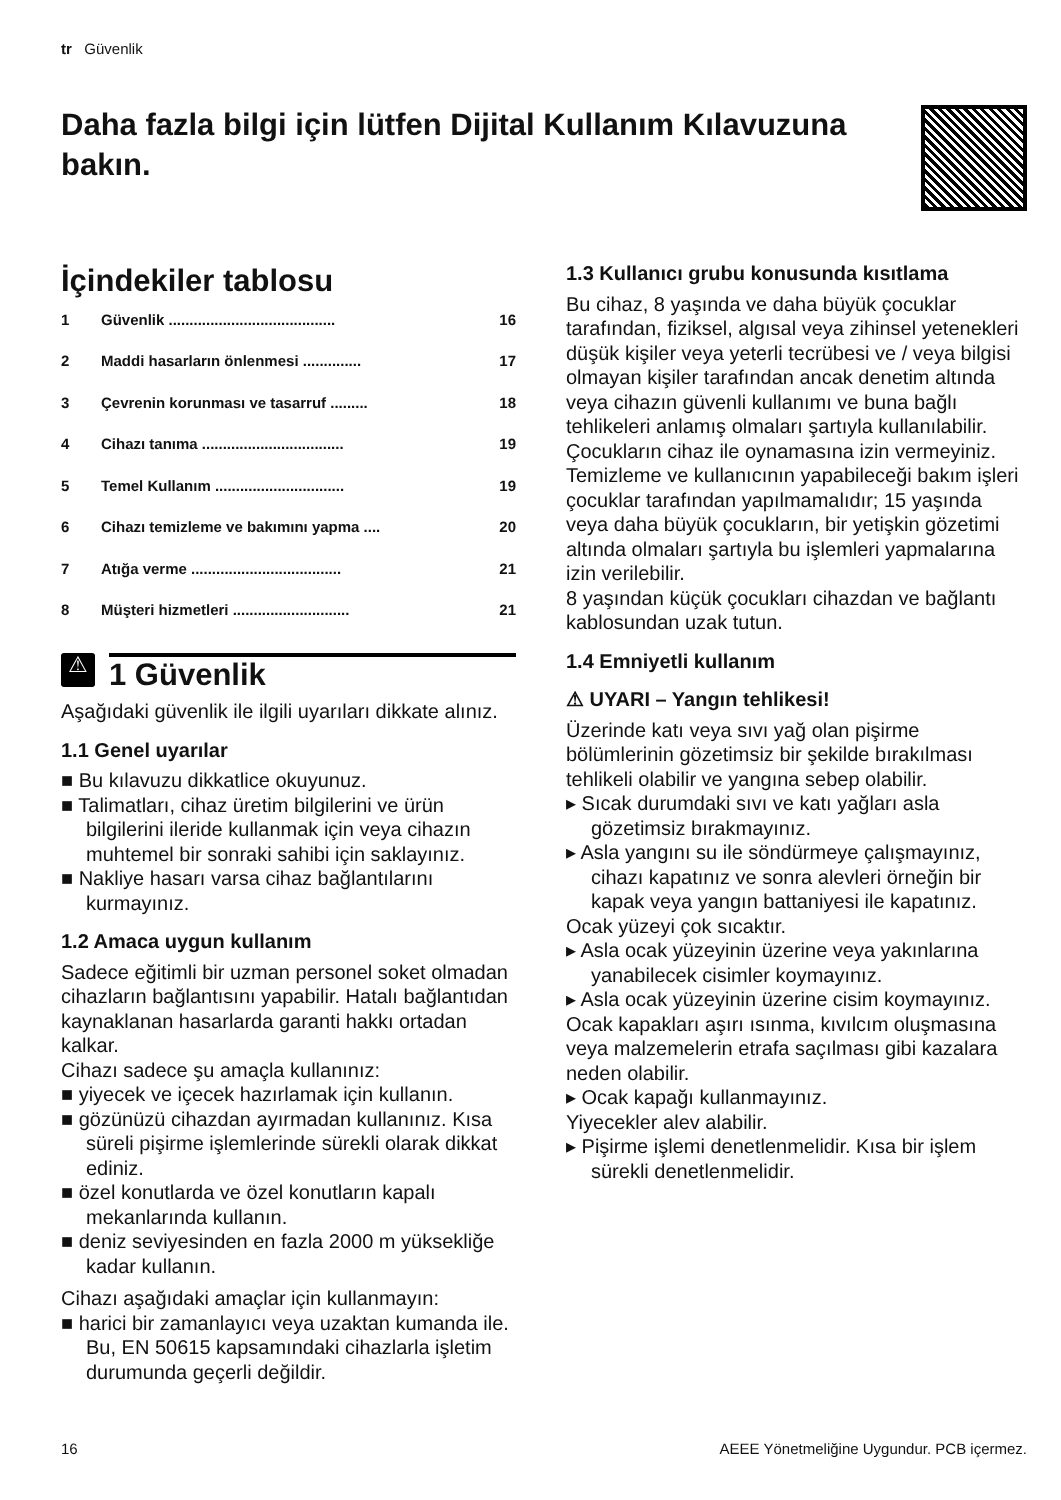tr Güvenlik
Daha fazla bilgi için lütfen Dijital Kullanım Kılavuzuna bakın.
İçindekiler tablosu
1 Güvenlik ........................................ 16
2 Maddi hasarların önlenmesi .............. 17
3 Çevrenin korunması ve tasarruf ......... 18
4 Cihazı tanıma .................................. 19
5 Temel Kullanım ............................... 19
6 Cihazı temizleme ve bakımını yapma .... 20
7 Atığa verme .................................... 21
8 Müşteri hizmetleri ............................ 21
⚠
1 Güvenlik
Aşağıdaki güvenlik ile ilgili uyarıları dikkate alınız.
1.1 Genel uyarılar
■ Bu kılavuzu dikkatlice okuyunuz.
■ Talimatları, cihaz üretim bilgilerini ve ürün bilgilerini ileride kullanmak için veya cihazın muhtemel bir sonraki sahibi için saklayınız.
■ Nakliye hasarı varsa cihaz bağlantılarını kurmayınız.
1.2 Amaca uygun kullanım
Sadece eğitimli bir uzman personel soket olmadan cihazların bağlantısını yapabilir. Hatalı bağlantıdan kaynaklanan hasarlarda garanti hakkı ortadan kalkar.
Cihazı sadece şu amaçla kullanınız:
■ yiyecek ve içecek hazırlamak için kullanın.
■ gözünüzü cihazdan ayırmadan kullanınız. Kısa süreli pişirme işlemlerinde sürekli olarak dikkat ediniz.
■ özel konutlarda ve özel konutların kapalı mekanlarında kullanın.
■ deniz seviyesinden en fazla 2000 m yüksekliğe kadar kullanın.
Cihazı aşağıdaki amaçlar için kullanmayın:
■ harici bir zamanlayıcı veya uzaktan kumanda ile. Bu, EN 50615 kapsamındaki cihazlarla işletim durumunda geçerli değildir.
1.3 Kullanıcı grubu konusunda kısıtlama
Bu cihaz, 8 yaşında ve daha büyük çocuklar tarafından, fiziksel, algısal veya zihinsel yetenekleri düşük kişiler veya yeterli tecrübesi ve / veya bilgisi olmayan kişiler tarafından ancak denetim altında veya cihazın güvenli kullanımı ve buna bağlı tehlikeleri anlamış olmaları şartıyla kullanılabilir.
Çocukların cihaz ile oynamasına izin vermeyiniz.
Temizleme ve kullanıcının yapabileceği bakım işleri çocuklar tarafından yapılmamalıdır; 15 yaşında veya daha büyük çocukların, bir yetişkin gözetimi altında olmaları şartıyla bu işlemleri yapmalarına izin verilebilir.
8 yaşından küçük çocukları cihazdan ve bağlantı kablosundan uzak tutun.
1.4 Emniyetli kullanım
⚠ UYARI – Yangın tehlikesi!
Üzerinde katı veya sıvı yağ olan pişirme bölümlerinin gözetimsiz bir şekilde bırakılması tehlikeli olabilir ve yangına sebep olabilir.
▸ Sıcak durumdaki sıvı ve katı yağları asla gözetimsiz bırakmayınız.
▸ Asla yangını su ile söndürmeye çalışmayınız, cihazı kapatınız ve sonra alevleri örneğin bir kapak veya yangın battaniyesi ile kapatınız.
Ocak yüzeyi çok sıcaktır.
▸ Asla ocak yüzeyinin üzerine veya yakınlarına yanabilecek cisimler koymayınız.
▸ Asla ocak yüzeyinin üzerine cisim koymayınız.
Ocak kapakları aşırı ısınma, kıvılcım oluşmasına veya malzemelerin etrafa saçılması gibi kazalara neden olabilir.
▸ Ocak kapağı kullanmayınız.
Yiyecekler alev alabilir.
▸ Pişirme işlemi denetlenmelidir. Kısa bir işlem sürekli denetlenmelidir.
16 AEEE Yönetmeliğine Uygundur. PCB içermez.